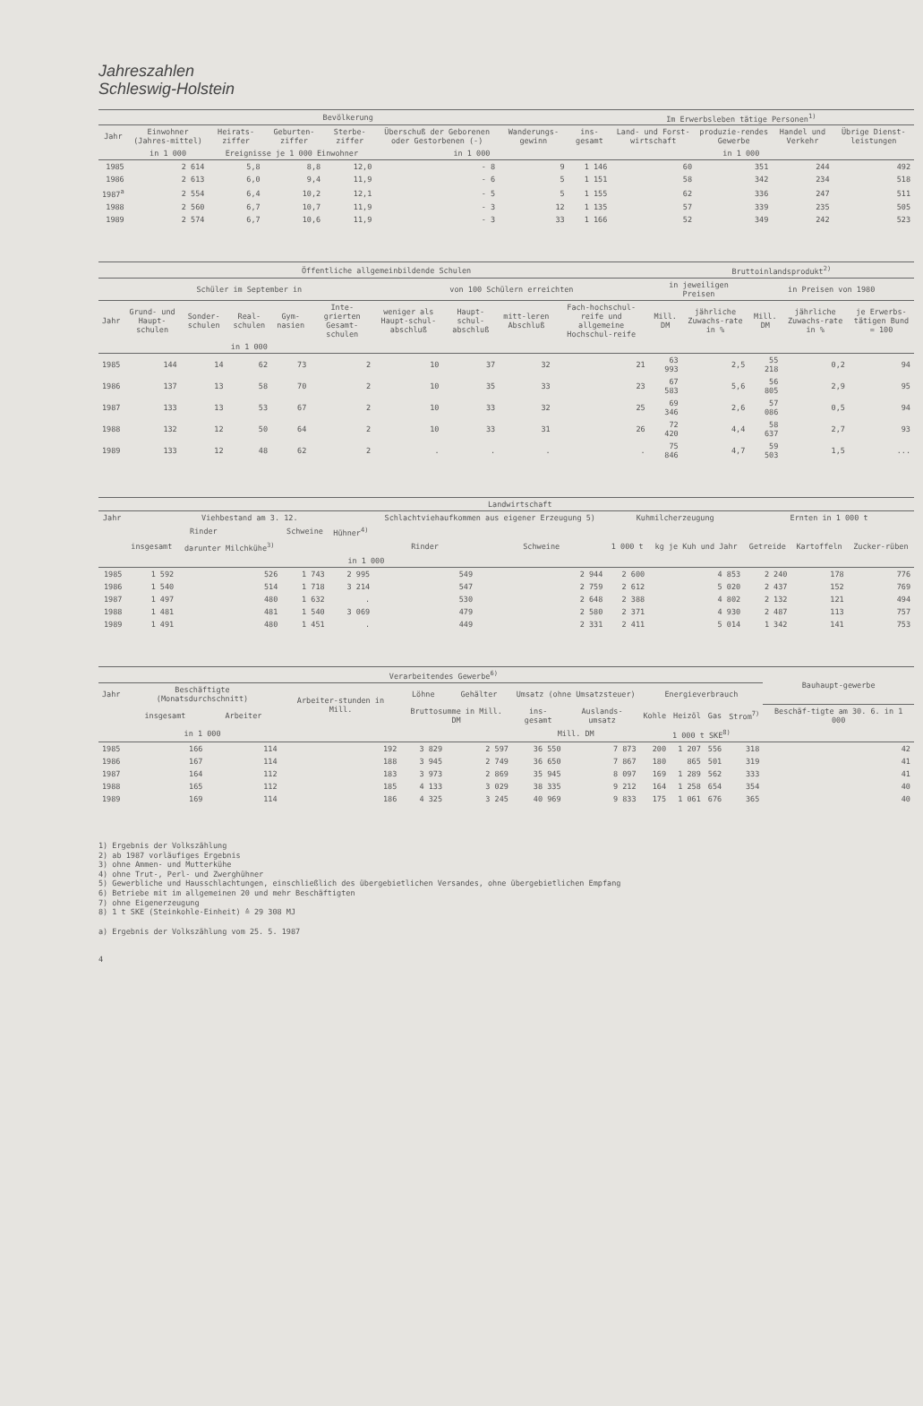Jahreszahlen
Schleswig-Holstein
| | Bevölkerung | | | | | | Im Erwerbsleben tätige Personen<sup>1)</sup> | | | | |
| --- | --- | --- | --- | --- | --- | --- | --- | --- | --- | --- | --- |
| Jahr | Einwohner (Jahres-mittel) | Heirats-ziffer | Geburten-ziffer | Sterbe-ziffer | Überschuß der Geborenen oder Gestorbenen (-) | Wanderungs-gewinn | ins-gesamt | Land- und Forst-wirtschaft | produzie-rendes Gewerbe | Handel und Verkehr | Übrige Dienst-leistungen |
| | in 1 000 | Ereignisse je 1 000 Einwohner | | | in 1 000 | | in 1 000 | | | | |
| 1985 | 2 614 | 5,8 | 8,8 | 12,0 | - 8 | 9 | 1 146 | 60 | 351 | 244 | 492 |
| 1986 | 2 613 | 6,0 | 9,4 | 11,9 | - 6 | 5 | 1 151 | 58 | 342 | 234 | 518 |
| 1987<sup>a</sup> | 2 554 | 6,4 | 10,2 | 12,1 | - 5 | 5 | 1 155 | 62 | 336 | 247 | 511 |
| 1988 | 2 560 | 6,7 | 10,7 | 11,9 | - 3 | 12 | 1 135 | 57 | 339 | 235 | 505 |
| 1989 | 2 574 | 6,7 | 10,6 | 11,9 | - 3 | 33 | 1 166 | 52 | 349 | 242 | 523 |
| | Öffentliche allgemeinbildende Schulen | | | | | | | | | Bruttoinlandsprodukt<sup>2)</sup> | | | | |
| --- | --- | --- | --- | --- | --- | --- | --- | --- | --- | --- | --- | --- | --- | --- |
| | Schüler im September in | | | | | von 100 Schülern erreichten | | | | in jeweiligen Preisen | | in Preisen von 1980 | | |
| Jahr | Grund- und Haupt-schulen | Sonder-schulen | Real-schulen | Gym-nasien | Inte-grierten Gesamt-schulen | weniger als Haupt-schul-abschluß | Haupt-schul-abschluß | mitt-leren Abschluß | Fach-hochschul-reife und allgemeine Hochschul-reife | Mill. DM | jährliche Zuwachs-rate in % | Mill. DM | jährliche Zuwachs-rate in % | je Erwerbs-tätigen Bund = 100 |
| | in 1 000 | | | | | | | | | | | | | |
| 1985 | 144 | 14 | 62 | 73 | 2 | 10 | 37 | 32 | 21 | 63 993 | 2,5 | 55 218 | 0,2 | 94 |
| 1986 | 137 | 13 | 58 | 70 | 2 | 10 | 35 | 33 | 23 | 67 583 | 5,6 | 56 805 | 2,9 | 95 |
| 1987 | 133 | 13 | 53 | 67 | 2 | 10 | 33 | 32 | 25 | 69 346 | 2,6 | 57 086 | 0,5 | 94 |
| 1988 | 132 | 12 | 50 | 64 | 2 | 10 | 33 | 31 | 26 | 72 420 | 4,4 | 58 637 | 2,7 | 93 |
| 1989 | 133 | 12 | 48 | 62 | 2 | . | . | . | . | 75 846 | 4,7 | 59 503 | 1,5 | ... |
| | Landwirtschaft | | | | | | | | | | |
| --- | --- | --- | --- | --- | --- | --- | --- | --- | --- | --- | --- |
| Jahr | Viehbestand am 3. 12. | | | | Schlachtviehaufkommen aus eigener Erzeugung 5) | | Kuhmilcherzeugung | | Ernten in 1 000 t | | |
| | Rinder | | Schweine | Hühner<sup>4)</sup> | | | | | | | |
| | insgesamt | darunter Milchkühe<sup>3)</sup> | | | Rinder | Schweine | 1 000 t | kg je Kuh und Jahr | Getreide | Kartoffeln | Zucker-rüben |
| | in 1 000 | | | | | | | | | | |
| 1985 | 1 592 | 526 | 1 743 | 2 995 | 549 | 2 944 | 2 600 | 4 853 | 2 240 | 178 | 776 |
| 1986 | 1 540 | 514 | 1 718 | 3 214 | 547 | 2 759 | 2 612 | 5 020 | 2 437 | 152 | 769 |
| 1987 | 1 497 | 480 | 1 632 | . | 530 | 2 648 | 2 388 | 4 802 | 2 132 | 121 | 494 |
| 1988 | 1 481 | 481 | 1 540 | 3 069 | 479 | 2 580 | 2 371 | 4 930 | 2 487 | 113 | 757 |
| 1989 | 1 491 | 480 | 1 451 | . | 449 | 2 331 | 2 411 | 5 014 | 1 342 | 141 | 753 |
| | Verarbeitendes Gewerbe<sup>6)</sup> | | | | | | | | | | | Bauhaupt-gewerbe |
| --- | --- | --- | --- | --- | --- | --- | --- | --- | --- | --- | --- | --- |
| Jahr | Beschäftigte (Monatsdurchschnitt) | | Arbeiter-stunden in Mill. | Löhne | Gehälter | Umsatz (ohne Umsatzsteuer) | | Energieverbrauch | | | | |
| | insgesamt | Arbeiter | | Bruttosumme in Mill. DM | | ins-gesamt | Auslands-umsatz | Kohle | Heizöl | Gas | Strom<sup>7)</sup> | Beschäf-tigte am 30. 6. in 1 000 |
| | in 1 000 | | | | | Mill. DM | | 1 000 t SKE<sup>8)</sup> | | | | |
| 1985 | 166 | 114 | 192 | 3 829 | 2 597 | 36 550 | 7 873 | 200 | 1 207 | 556 | 318 | 42 |
| 1986 | 167 | 114 | 188 | 3 945 | 2 749 | 36 650 | 7 867 | 180 | 865 | 501 | 319 | 41 |
| 1987 | 164 | 112 | 183 | 3 973 | 2 869 | 35 945 | 8 097 | 169 | 1 289 | 562 | 333 | 41 |
| 1988 | 165 | 112 | 185 | 4 133 | 3 029 | 38 335 | 9 212 | 164 | 1 258 | 654 | 354 | 40 |
| 1989 | 169 | 114 | 186 | 4 325 | 3 245 | 40 969 | 9 833 | 175 | 1 061 | 676 | 365 | 40 |
1) Ergebnis der Volkszählung
2) ab 1987 vorläufiges Ergebnis
3) ohne Ammen- und Mutterkühe
4) ohne Trut-, Perl- und Zwerghühner
5) Gewerbliche und Hausschlachtungen, einschließlich des übergebietlichen Versandes, ohne übergebietlichen Empfang
6) Betriebe mit im allgemeinen 20 und mehr Beschäftigten
7) ohne Eigenerzeugung
8) 1 t SKE (Steinkohle-Einheit) ≙ 29 308 MJ
a) Ergebnis der Volkszählung vom 25. 5. 1987
4